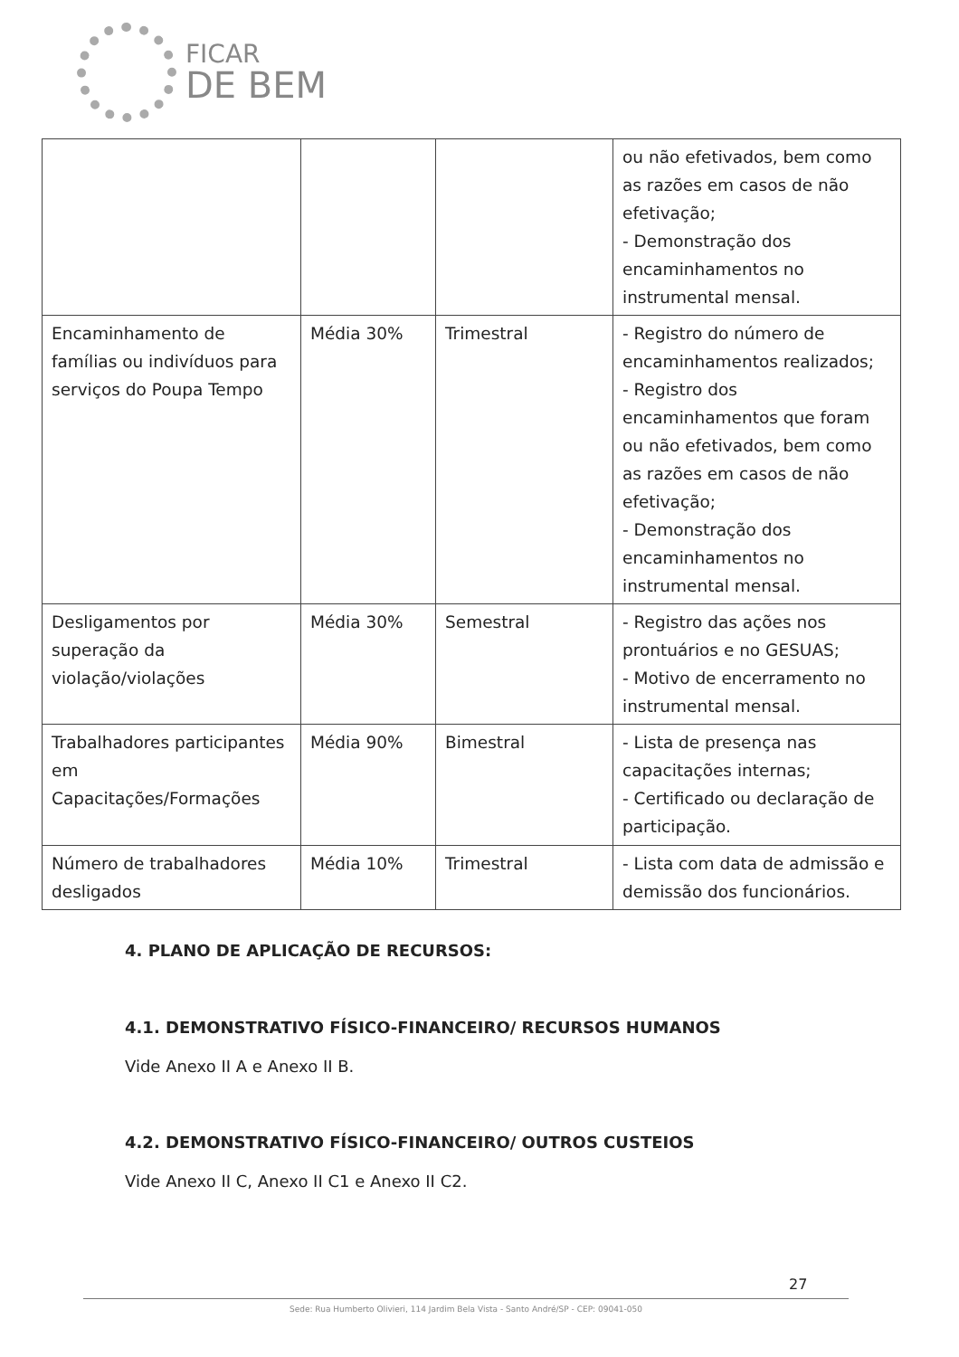FICAR
DE BEM
| | | | ou não efetivados, bem como as razões em casos de não efetivação; - Demonstração dos encaminhamentos no instrumental mensal. |
| Encaminhamento de famílias ou indivíduos para serviços do Poupa Tempo | Média 30% | Trimestral | - Registro do número de encaminhamentos realizados; - Registro dos encaminhamentos que foram ou não efetivados, bem como as razões em casos de não efetivação; - Demonstração dos encaminhamentos no instrumental mensal. |
| Desligamentos por superação da violação/violações | Média 30% | Semestral | - Registro das ações nos prontuários e no GESUAS; - Motivo de encerramento no instrumental mensal. |
| Trabalhadores participantes em Capacitações/Formações | Média 90% | Bimestral | - Lista de presença nas capacitações internas; - Certificado ou declaração de participação. |
| Número de trabalhadores desligados | Média 10% | Trimestral | - Lista com data de admissão e demissão dos funcionários. |
4. PLANO DE APLICAÇÃO DE RECURSOS:
4.1. DEMONSTRATIVO FÍSICO-FINANCEIRO/ RECURSOS HUMANOS
Vide Anexo II A e Anexo II B.
4.2. DEMONSTRATIVO FÍSICO-FINANCEIRO/ OUTROS CUSTEIOS
Vide Anexo II C, Anexo II C1 e Anexo II C2.
27
Sede: Rua Humberto Olivieri, 114 Jardim Bela Vista - Santo André/SP - CEP: 09041-050